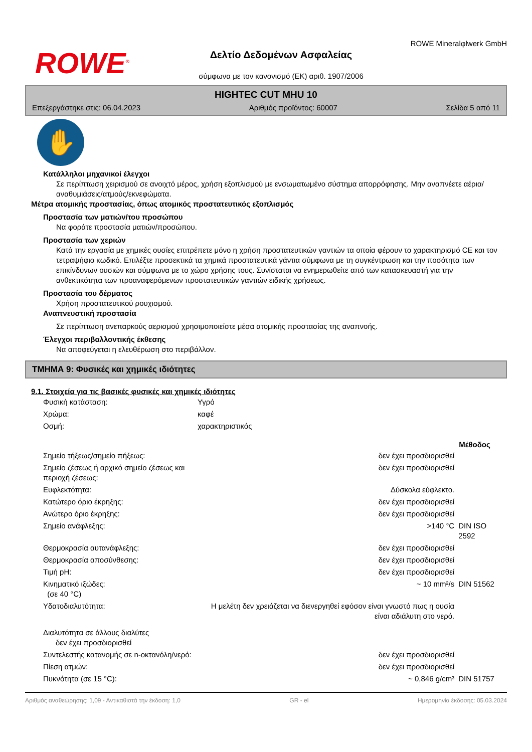ROWE<sup>®</sup>
Δελτίο Δεδομένων Ασφαλείας
σύμφωνα με τον κανονισμό (ΕΚ) αριθ. 1907/2006
ROWE Mineralφlwerk GmbH
HIGHTEC CUT MHU 10
Επεξεργάστηκε στις: 06.04.2023 Αριθμός προϊόντος: 60007 Σελίδα 5 από 11
✋
Κατάλληλοι μηχανικοί έλεγχοι
Σε περίπτωση χειρισμού σε ανοιχτό μέρος, χρήση εξοπλισμού με ενσωματωμένο σύστημα απορρόφησης. Μην αναπνέετε αέρια/αναθυμιάσεις/ατμούς/εκνεφώματα.
Μέτρα ατομικής προστασίας, όπως ατομικός προστατευτικός εξοπλισμός
Προστασία των ματιών/του προσώπου
Να φοράτε προστασία ματιών/προσώπου.
Προστασία των χεριών
Κατά την εργασία με χημικές ουσίες επιτρέπετε μόνο η χρήση προστατευτικών γαντιών τα οποία φέρουν το χαρακτηρισμό CE και τον τετραψήφιο κωδικό. Επιλέξτε προσεκτικά τα χημικά προστατευτικά γάντια σύμφωνα με τη συγκέντρωση και την ποσότητα των επικίνδυνων ουσιών και σύμφωνα με το χώρο χρήσης τους. Συνίσταται να ενημερωθείτε από των κατασκευαστή για την ανθεκτικότητα των προαναφερόμενων προστατευτικών γαντιών ειδικής χρήσεως.
Προστασία του δέρματος
Χρήση προστατευτικού ρουχισμού.
Αναπνευστική προστασία
Σε περίπτωση ανεπαρκούς αερισμού χρησιμοποιείστε μέσα ατομικής προστασίας της αναπνοής.
Έλεγχοι περιβαλλοντικής έκθεσης
Να αποφεύγεται η ελευθέρωση στο περιβάλλον.
ΤΜΗΜΑ 9: Φυσικές και χημικές ιδιότητες
9.1. Στοιχεία για τις βασικές φυσικές και χημικές ιδιότητες
| Φυσική κατάσταση: | Υγρό | | |
| Χρώμα: | καφέ | | |
| Οσμή: | χαρακτηριστικός | | |
| | | | Μέθοδος |
| Σημείο τήξεως/σημείο πήξεως: | | δεν έχει προσδιορισθεί | |
| Σημείο ζέσεως ή αρχικό σημείο ζέσεως και περιοχή ζέσεως: | | δεν έχει προσδιορισθεί | |
| Ευφλεκτότητα: | | Δύσκολα εύφλεκτο. | |
| Κατώτερο όριο έκρηξης: | | δεν έχει προσδιορισθεί | |
| Ανώτερο όριο έκρηξης: | | δεν έχει προσδιορισθεί | |
| Σημείο ανάφλεξης: | | >140 °C | DIN ISO 2592 |
| Θερμοκρασία αυτανάφλεξης: | | δεν έχει προσδιορισθεί | |
| Θερμοκρασία αποσύνθεσης: | | δεν έχει προσδιορισθεί | |
| Τιμή pH: | | δεν έχει προσδιορισθεί | |
| Κινηματικό ιξώδες: (σε 40 °C) | | ~ 10 mm²/s | DIN 51562 |
| Υδατοδιαλυτότητα: | | Η μελέτη δεν χρειάζεται να διενεργηθεί εφόσον είναι γνωστό πως η ουσία είναι αδιάλυτη στο νερό. | |
| Διαλυτότητα σε άλλους διαλύτες δεν έχει προσδιορισθεί | | | |
| Συντελεστής κατανομής σε n-οκτανόλη/νερό: | | δεν έχει προσδιορισθεί | |
| Πίεση ατμών: | | δεν έχει προσδιορισθεί | |
| Πυκνότητα (σε 15 °C): | | ~ 0,846 g/cm³ | DIN 51757 |
Αριθμός αναθεώρησης: 1,09 - Αντικαθιστά την έκδοση: 1,0 GR - el Ημερομηνία έκδοσης: 05.03.2024